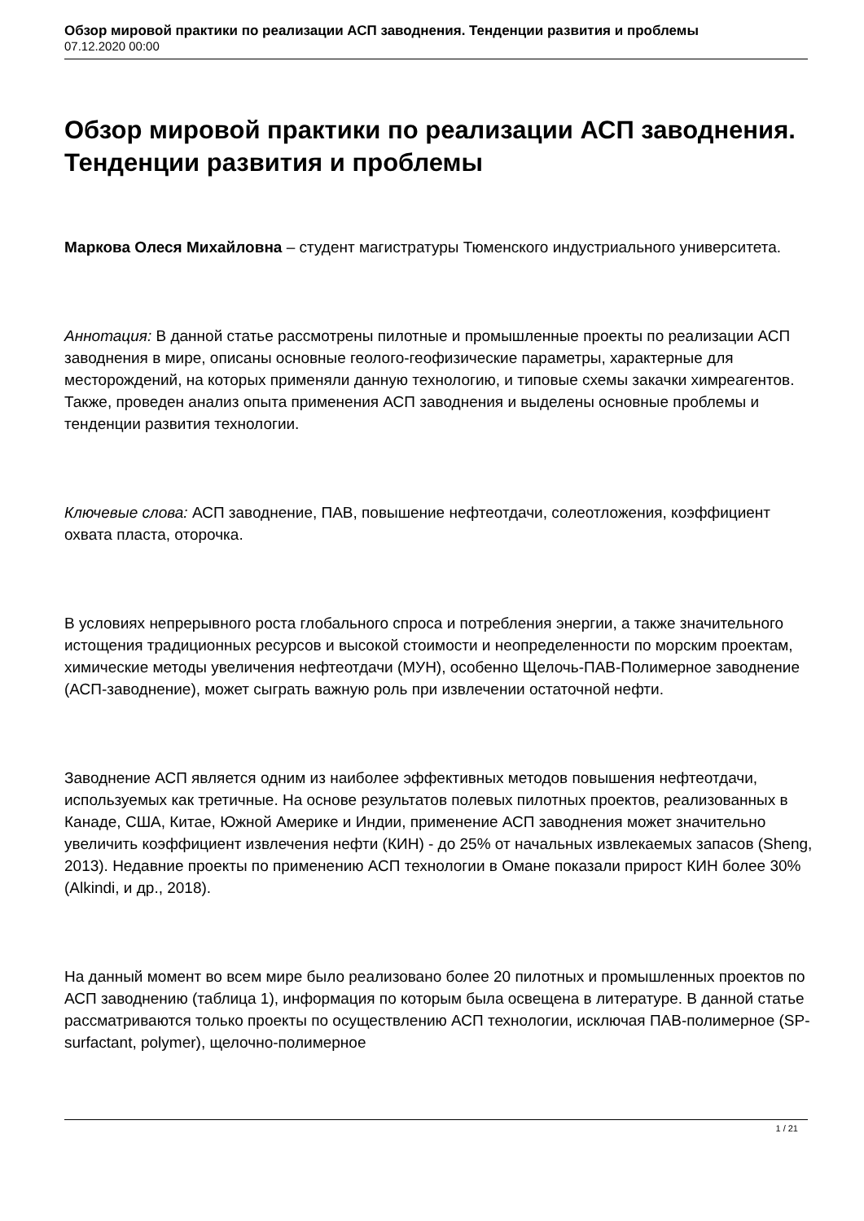Обзор мировой практики по реализации АСП заводнения. Тенденции развития и проблемы
07.12.2020 00:00
Обзор мировой практики по реализации АСП заводнения. Тенденции развития и проблемы
Маркова Олеся Михайловна – студент магистратуры Тюменского индустриального университета.
Аннотация: В данной статье рассмотрены пилотные и промышленные проекты по реализации АСП заводнения в мире, описаны основные геолого-геофизические параметры, характерные для месторождений, на которых применяли данную технологию, и типовые схемы закачки химреагентов. Также, проведен анализ опыта применения АСП заводнения и выделены основные проблемы и тенденции развития технологии.
Ключевые слова: АСП заводнение, ПАВ, повышение нефтеотдачи, солеотложения, коэффициент охвата пласта, оторочка.
В условиях непрерывного роста глобального спроса и потребления энергии, а также значительного истощения традиционных ресурсов и высокой стоимости и неопределенности по морским проектам, химические методы увеличения нефтеотдачи (МУН), особенно Щелочь-ПАВ-Полимерное заводнение (АСП-заводнение), может сыграть важную роль при извлечении остаточной нефти.
Заводнение АСП является одним из наиболее эффективных методов повышения нефтеотдачи, используемых как третичные. На основе результатов полевых пилотных проектов, реализованных в Канаде, США, Китае, Южной Америке и Индии, применение АСП заводнения может значительно увеличить коэффициент извлечения нефти (КИН) - до 25% от начальных извлекаемых запасов (Sheng, 2013). Недавние проекты по применению АСП технологии в Омане показали прирост КИН более 30% (Alkindi, и др., 2018).
На данный момент во всем мире было реализовано более 20 пилотных и промышленных проектов по АСП заводнению (таблица 1), информация по которым была освещена в литературе. В данной статье рассматриваются только проекты по осуществлению АСП технологии, исключая ПАВ-полимерное (SP-surfactant, polymer), щелочно-полимерное
1 / 21